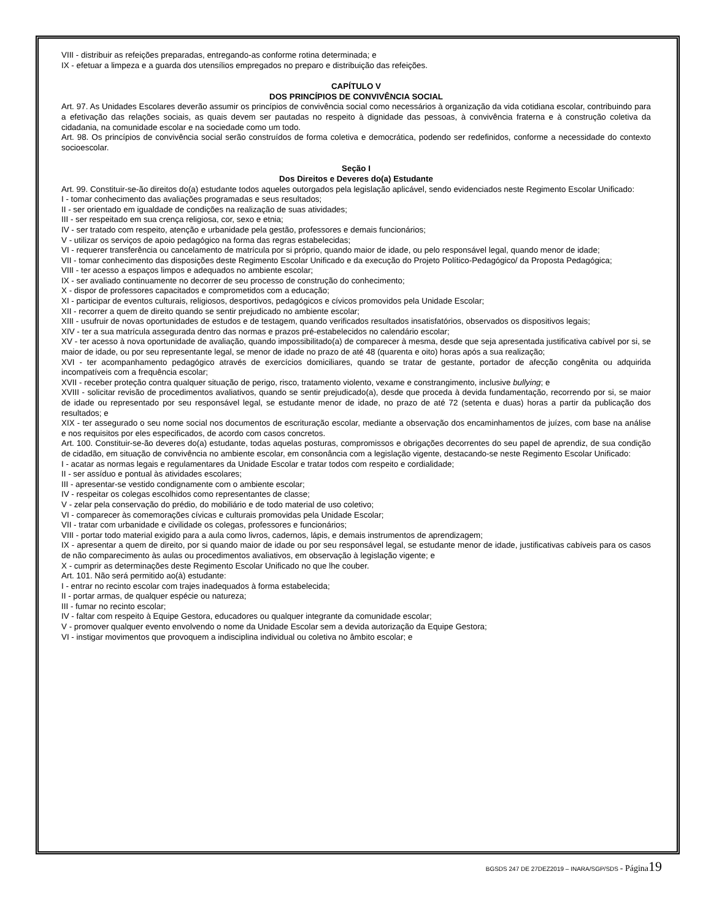VIII - distribuir as refeições preparadas, entregando-as conforme rotina determinada; e
IX - efetuar a limpeza e a guarda dos utensílios empregados no preparo e distribuição das refeições.
CAPÍTULO V
DOS PRINCÍPIOS DE CONVIVÊNCIA SOCIAL
Art. 97. As Unidades Escolares deverão assumir os princípios de convivência social como necessários à organização da vida cotidiana escolar, contribuindo para a efetivação das relações sociais, as quais devem ser pautadas no respeito à dignidade das pessoas, à convivência fraterna e à construção coletiva da cidadania, na comunidade escolar e na sociedade como um todo.
Art. 98. Os princípios de convivência social serão construídos de forma coletiva e democrática, podendo ser redefinidos, conforme a necessidade do contexto socioescolar.
Seção I
Dos Direitos e Deveres do(a) Estudante
Art. 99. Constituir-se-ão direitos do(a) estudante todos aqueles outorgados pela legislação aplicável, sendo evidenciados neste Regimento Escolar Unificado:
I - tomar conhecimento das avaliações programadas e seus resultados;
II - ser orientado em igualdade de condições na realização de suas atividades;
III - ser respeitado em sua crença religiosa, cor, sexo e etnia;
IV - ser tratado com respeito, atenção e urbanidade pela gestão, professores e demais funcionários;
V - utilizar os serviços de apoio pedagógico na forma das regras estabelecidas;
VI - requerer transferência ou cancelamento de matrícula por si próprio, quando maior de idade, ou pelo responsável legal, quando menor de idade;
VII - tomar conhecimento das disposições deste Regimento Escolar Unificado e da execução do Projeto Político-Pedagógico/ da Proposta Pedagógica;
VIII - ter acesso a espaços limpos e adequados no ambiente escolar;
IX - ser avaliado continuamente no decorrer de seu processo de construção do conhecimento;
X - dispor de professores capacitados e comprometidos com a educação;
XI - participar de eventos culturais, religiosos, desportivos, pedagógicos e cívicos promovidos pela Unidade Escolar;
XII - recorrer a quem de direito quando se sentir prejudicado no ambiente escolar;
XIII - usufruir de novas oportunidades de estudos e de testagem, quando verificados resultados insatisfatórios, observados os dispositivos legais;
XIV - ter a sua matrícula assegurada dentro das normas e prazos pré-estabelecidos no calendário escolar;
XV - ter acesso à nova oportunidade de avaliação, quando impossibilitado(a) de comparecer à mesma, desde que seja apresentada justificativa cabível por si, se maior de idade, ou por seu representante legal, se menor de idade no prazo de até 48 (quarenta e oito) horas após a sua realização;
XVI - ter acompanhamento pedagógico através de exercícios domiciliares, quando se tratar de gestante, portador de afecção congênita ou adquirida incompatíveis com a frequência escolar;
XVII - receber proteção contra qualquer situação de perigo, risco, tratamento violento, vexame e constrangimento, inclusive bullying; e
XVIII - solicitar revisão de procedimentos avaliativos, quando se sentir prejudicado(a), desde que proceda à devida fundamentação, recorrendo por si, se maior de idade ou representado por seu responsável legal, se estudante menor de idade, no prazo de até 72 (setenta e duas) horas a partir da publicação dos resultados; e
XIX - ter assegurado o seu nome social nos documentos de escrituração escolar, mediante a observação dos encaminhamentos de juízes, com base na análise e nos requisitos por eles especificados, de acordo com casos concretos.
Art. 100. Constituir-se-ão deveres do(a) estudante, todas aquelas posturas, compromissos e obrigações decorrentes do seu papel de aprendiz, de sua condição de cidadão, em situação de convivência no ambiente escolar, em consonância com a legislação vigente, destacando-se neste Regimento Escolar Unificado:
I - acatar as normas legais e regulamentares da Unidade Escolar e tratar todos com respeito e cordialidade;
II - ser assíduo e pontual às atividades escolares;
III - apresentar-se vestido condignamente com o ambiente escolar;
IV - respeitar os colegas escolhidos como representantes de classe;
V - zelar pela conservação do prédio, do mobiliário e de todo material de uso coletivo;
VI - comparecer às comemorações cívicas e culturais promovidas pela Unidade Escolar;
VII - tratar com urbanidade e civilidade os colegas, professores e funcionários;
VIII - portar todo material exigido para a aula como livros, cadernos, lápis, e demais instrumentos de aprendizagem;
IX - apresentar a quem de direito, por si quando maior de idade ou por seu responsável legal, se estudante menor de idade, justificativas cabíveis para os casos de não comparecimento às aulas ou procedimentos avaliativos, em observação à legislação vigente; e
X - cumprir as determinações deste Regimento Escolar Unificado no que lhe couber.
Art. 101. Não será permitido ao(à) estudante:
I - entrar no recinto escolar com trajes inadequados à forma estabelecida;
II - portar armas, de qualquer espécie ou natureza;
III - fumar no recinto escolar;
IV - faltar com respeito à Equipe Gestora, educadores ou qualquer integrante da comunidade escolar;
V - promover qualquer evento envolvendo o nome da Unidade Escolar sem a devida autorização da Equipe Gestora;
VI - instigar movimentos que provoquem a indisciplina individual ou coletiva no âmbito escolar; e
BGSDS 247 DE 27DEZ2019 – INARA/SGP/SDS - Página 19